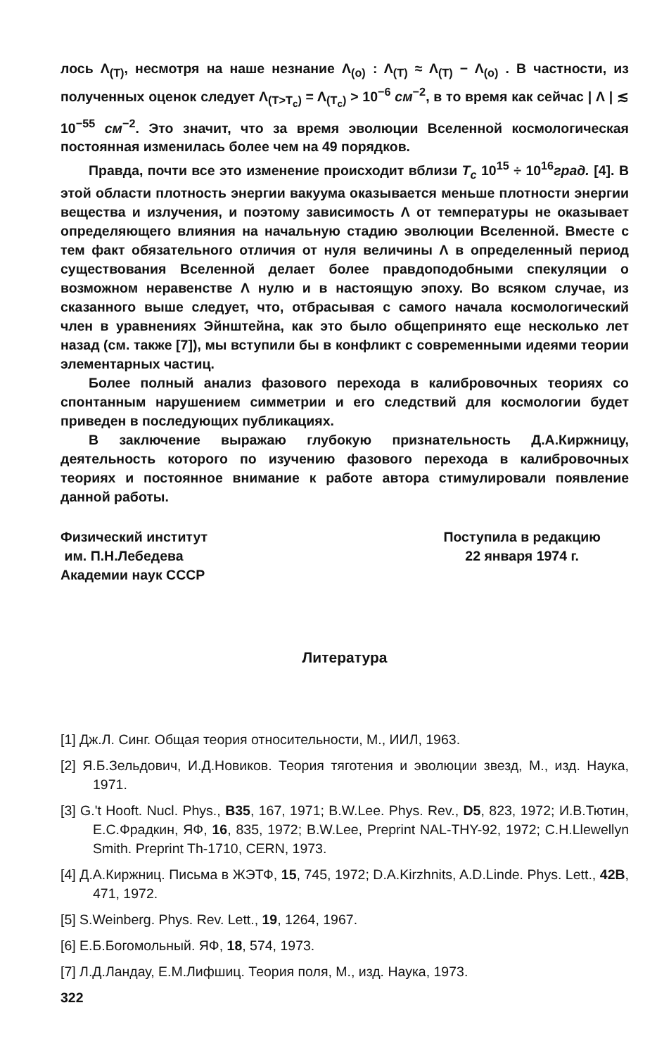лось Λ<sub>(T)</sub>, несмотря на наше незнание Λ<sub>(o)</sub> : Λ<sub>(T)</sub> ≈ Λ<sub>(T)</sub> − Λ<sub>(o)</sub> . В частности, из полученных оценок следует Λ<sub>(T>T<sub>c</sub>)</sub> = Λ<sub>(T<sub>c</sub>)</sub> > 10<sup>−6</sup> см<sup>−2</sup>, в то время как сейчас | Λ | ≲ 10<sup>−55</sup> см<sup>−2</sup>. Это значит, что за время эволюции Вселенной космологическая постоянная изменилась более чем на 49 порядков.
Правда, почти все это изменение происходит вблизи T<sub>c</sub> 10<sup>15</sup> ÷ 10<sup>16</sup>град. [4]. В этой области плотность энергии вакуума оказывается меньше плотности энергии вещества и излучения, и поэтому зависимость Λ от температуры не оказывает определяющего влияния на начальную стадию эволюции Вселенной. Вместе с тем факт обязательного отличия от нуля величины Λ в определенный период существования Вселенной делает более правдоподобными спекуляции о возможном неравенстве Λ нулю и в настоящую эпоху. Во всяком случае, из сказанного выше следует, что, отбрасывая с самого начала космологический член в уравнениях Эйнштейна, как это было общепринято еще несколько лет назад (см. также [7]), мы вступили бы в конфликт с современными идеями теории элементарных частиц.
Более полный анализ фазового перехода в калибровочных теориях со спонтанным нарушением симметрии и его следствий для космологии будет приведен в последующих публикациях.
В заключение выражаю глубокую признательность Д.А.Киржницу, деятельность которого по изучению фазового перехода в калибровочных теориях и постоянное внимание к работе автора стимулировали появление данной работы.
Физический институт
им. П.Н.Лебедева
Академии наук СССР
Поступила в редакцию
22 января 1974 г.
Литература
[1] Дж.Л. Синг. Общая теория относительности, М., ИИЛ, 1963.
[2] Я.Б.Зельдович, И.Д.Новиков. Теория тяготения и эволюции звезд, М., изд. Наука, 1971.
[3] G.'t Hooft. Nucl. Phys., B35, 167, 1971; B.W.Lee. Phys. Rev., D5, 823, 1972; И.В.Тютин, Е.С.Фрадкин, ЯФ, 16, 835, 1972; B.W.Lee, Preprint NAL-THY-92, 1972; C.H.Llewellyn Smith. Preprint Th-1710, CERN, 1973.
[4] Д.А.Киржниц. Письма в ЖЭТФ, 15, 745, 1972; D.A.Kirzhnits, A.D.Linde. Phys. Lett., 42B, 471, 1972.
[5] S.Weinberg. Phys. Rev. Lett., 19, 1264, 1967.
[6] Е.Б.Богомольный. ЯФ, 18, 574, 1973.
[7] Л.Д.Ландау, Е.М.Лифшиц. Теория поля, М., изд. Наука, 1973.
322